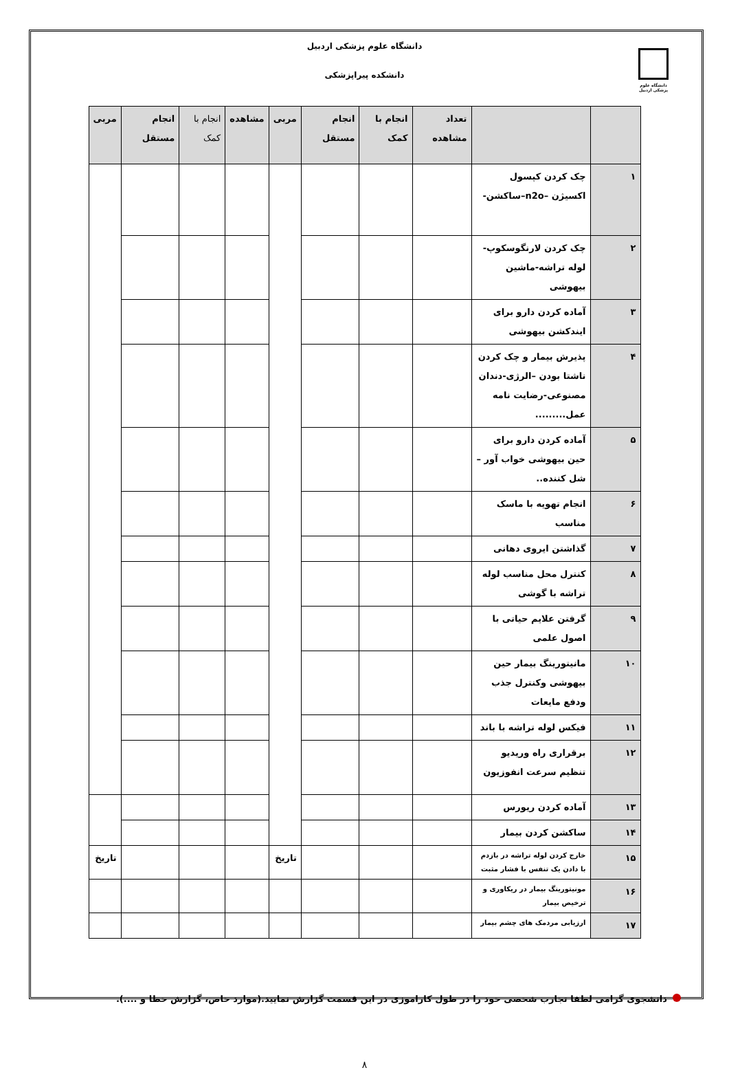دانشگاه علوم پزشکی اردبیل
دانشگاه علوم پزشکی اردبیل
دانشکده پیراپزشکی
| | | تعداد مشاهده | انجام با کمک | انجام مستقل | مربی | مشاهده | انجام با کمک | انجام مستقل | مربی |
| --- | --- | --- | --- | --- | --- | --- | --- | --- | --- |
| ۱ | چک کردن کپسول اکسیژن –n2o–ساکشن- | | | | | | | | |
| ۲ | چک کردن لارنگوسکوپ-لوله تراشه-ماشین بیهوشی | | | | | | | | |
| ۳ | آماده کردن دارو برای ایندکشن بیهوشی | | | | | | | | |
| ۴ | پذیرش بیمار و چک کردن ناشتا بودن –الرژی-دندان مصنوعی-رضایت نامه عمل......... | | | | | | | | |
| ۵ | آماده کردن دارو برای حین بیهوشی خواب آور – شل کننده.. | | | | | | | | |
| ۶ | انجام تهویه با ماسک مناسب | | | | | | | | |
| ۷ | گذاشتن ایروی دهانی | | | | | | | | |
| ۸ | کنترل محل مناسب لوله تراشه با گوشی | | | | | | | | |
| ۹ | گرفتن علایم حیاتی با اصول علمی | | | | | | | | |
| ۱۰ | مانیتورینگ بیمار حین بیهوشی وکنترل جذب ودفع مایعات | | | | | | | | |
| ۱۱ | فیکس لوله تراشه با باند | | | | | | | | |
| ۱۲ | برقراری راه وریدیو تنظیم سرعت انفوزیون | | | | | | | | |
| ۱۳ | آماده کردن ریورس | | | | | | | | |
| ۱۴ | ساکشن کردن بیمار | | | | | | | | |
| ۱۵ | خارج کردن لوله تراشه در بازدم با دادن یک تنفس با فشار مثبت | | | | تاریخ | | | | تاریخ |
| ۱۶ | مونیتورینگ بیمار در ریکاوری و ترخیص بیمار | | | | | | | | |
| ۱۷ | ارزیابی مردمک های چشم بیمار | | | | | | | | |
دانشجوی گرامی لطفا تجارب شخصی خود را در طول کاراموزی در این قسمت گزارش نمایید.(موارد خاص، گزارش خطا و ....).
۸